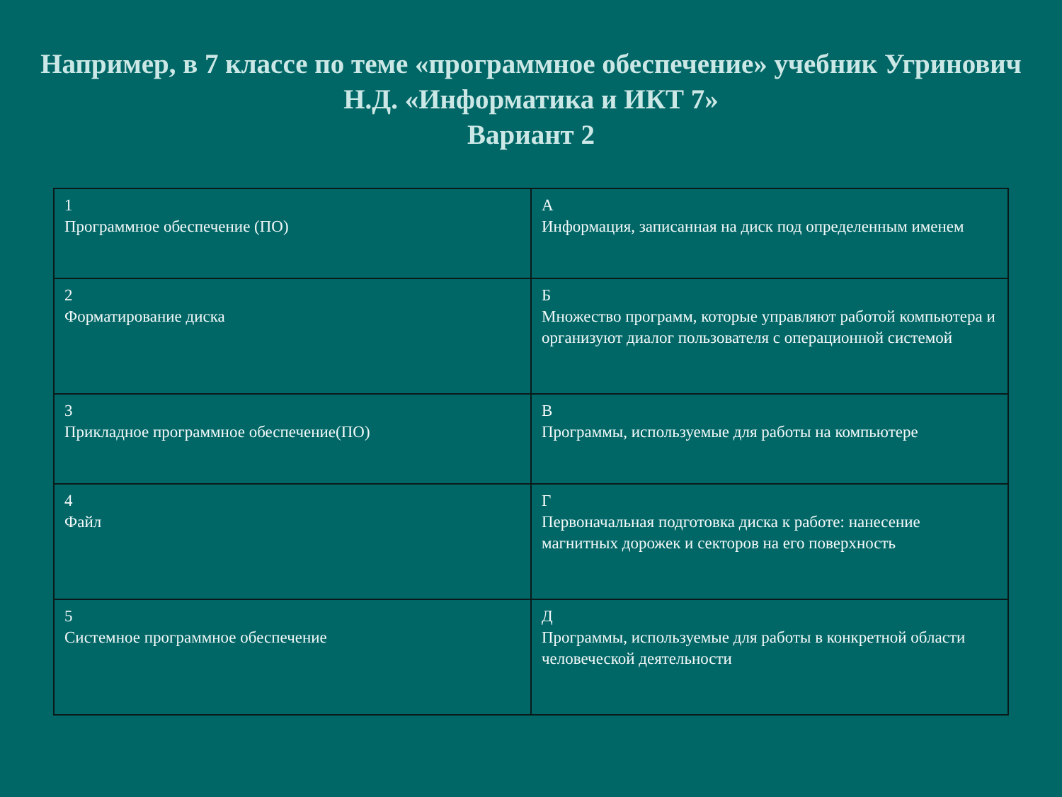Например, в 7 классе по теме «программное обеспечение» учебник Угринович Н.Д. «Информатика и ИКТ 7»
Вариант 2
| 1 Программное обеспечение (ПО) | А Информация, записанная на диск под определенным именем |
| 2 Форматирование диска | Б Множество программ, которые управляют работой компьютера и организуют диалог пользователя с операционной системой |
| 3 Прикладное программное обеспечение(ПО) | В Программы, используемые для работы на компьютере |
| 4 Файл | Г Первоначальная подготовка диска к работе: нанесение магнитных дорожек и секторов на его поверхность |
| 5 Системное программное обеспечение | Д Программы, используемые для работы в конкретной области человеческой деятельности |